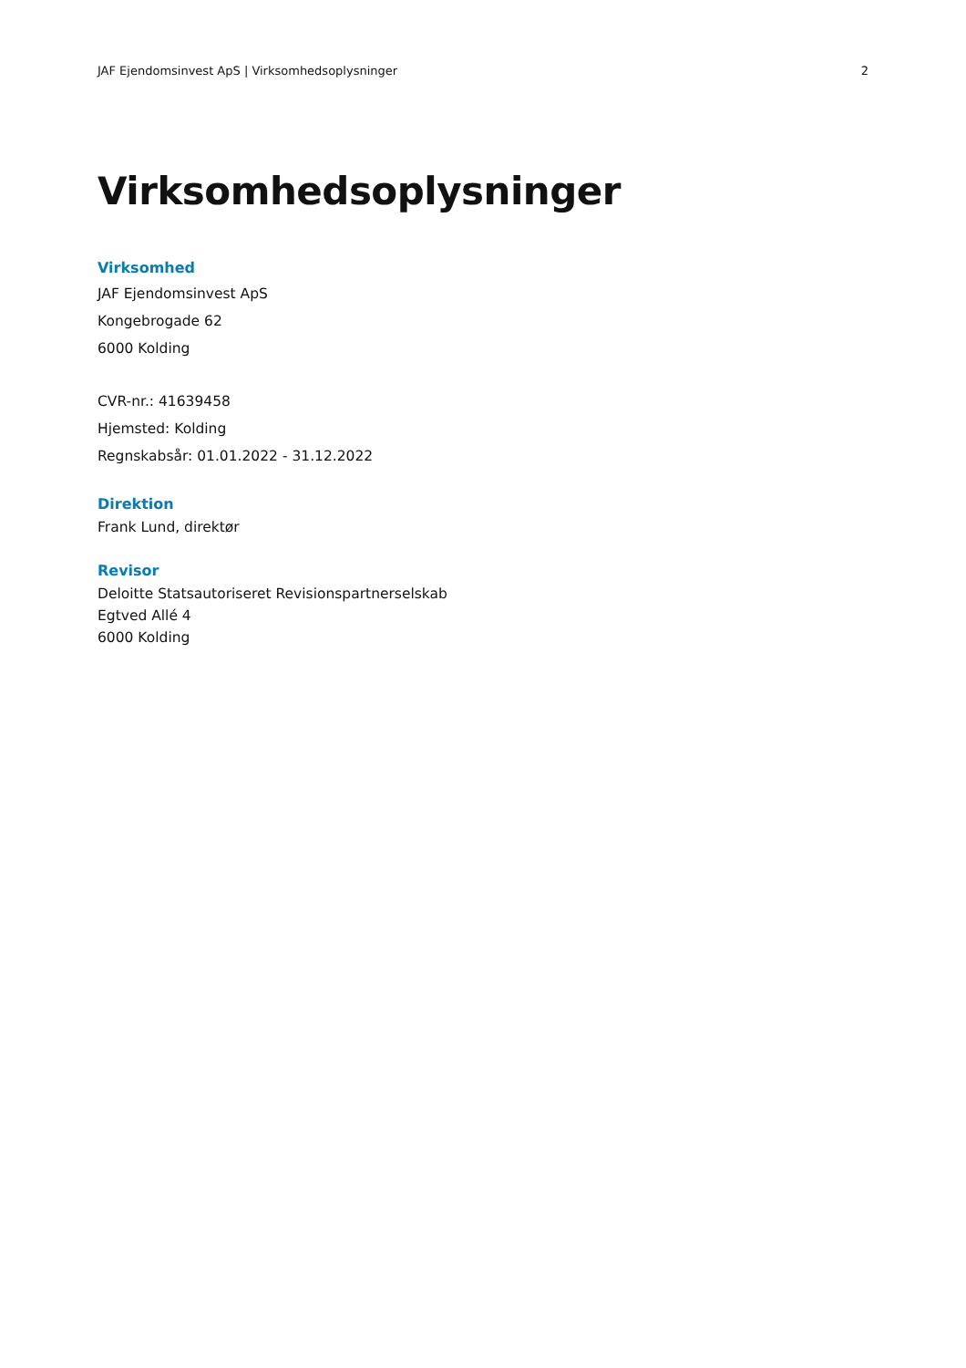JAF Ejendomsinvest ApS | Virksomhedsoplysninger 2
Virksomhedsoplysninger
Virksomhed
JAF Ejendomsinvest ApS
Kongebrogade 62
6000 Kolding
CVR-nr.: 41639458
Hjemsted: Kolding
Regnskabsår: 01.01.2022 - 31.12.2022
Direktion
Frank Lund, direktør
Revisor
Deloitte Statsautoriseret Revisionspartnerselskab
Egtved Allé 4
6000 Kolding